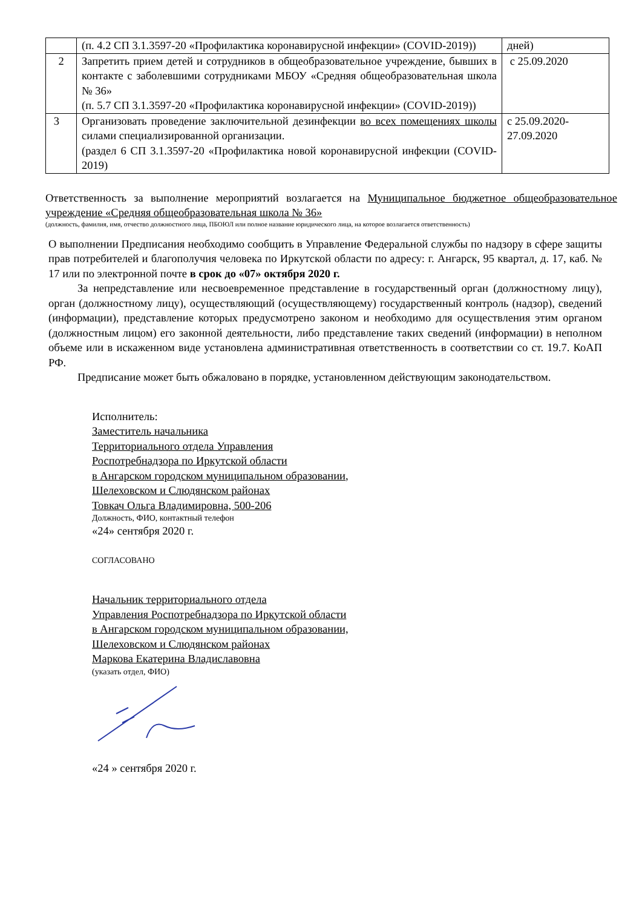| | (п. 4.2 СП 3.1.3597-20 «Профилактика коронавирусной инфекции» (COVID-2019)) | дней) |
| 2 | Запретить прием детей и сотрудников в общеобразовательное учреждение, бывших в контакте с заболевшими сотрудниками МБОУ «Средняя общеобразовательная школа № 36» (п. 5.7 СП 3.1.3597-20 «Профилактика коронавирусной инфекции» (COVID-2019)) | с 25.09.2020 |
| 3 | Организовать проведение заключительной дезинфекции во всех помещениях школы силами специализированной организации. (раздел 6 СП 3.1.3597-20 «Профилактика новой коронавирусной инфекции (COVID-2019) | с 25.09.2020- 27.09.2020 |
Ответственность за выполнение мероприятий возлагается на Муниципальное бюджетное общеобразовательное учреждение «Средняя общеобразовательная школа № 36»
(должность, фамилия, имя, отчество должностного лица, ПБОЮЛ или полное название юридического лица, на которое возлагается ответственность)
О выполнении Предписания необходимо сообщить в Управление Федеральной службы по надзору в сфере защиты прав потребителей и благополучия человека по Иркутской области по адресу: г. Ангарск, 95 квартал, д. 17, каб. № 17 или по электронной почте в срок до «07» октября 2020 г.
За непредставление или несвоевременное представление в государственный орган (должностному лицу), орган (должностному лицу), осуществляющий (осуществляющему) государственный контроль (надзор), сведений (информации), представление которых предусмотрено законом и необходимо для осуществления этим органом (должностным лицом) его законной деятельности, либо представление таких сведений (информации) в неполном объеме или в искаженном виде установлена административная ответственность в соответствии со ст. 19.7. КоАП РФ.
Предписание может быть обжаловано в порядке, установленном действующим законодательством.
Исполнитель:
Заместитель начальника
Территориального отдела Управления
Роспотребнадзора по Иркутской области
в Ангарском городском муниципальном образовании,
Шелеховском и Слюдянском районах
Товкач Ольга Владимировна, 500-206
Должность, ФИО, контактный телефон
«24» сентября 2020 г.
СОГЛАСОВАНО
Начальник территориального отдела
Управления Роспотребнадзора по Иркутской области
в Ангарском городском муниципальном образовании,
Шелеховском и Слюдянском районах
Маркова Екатерина Владиславовна
(указать отдел, ФИО)
«24 » сентября 2020 г.